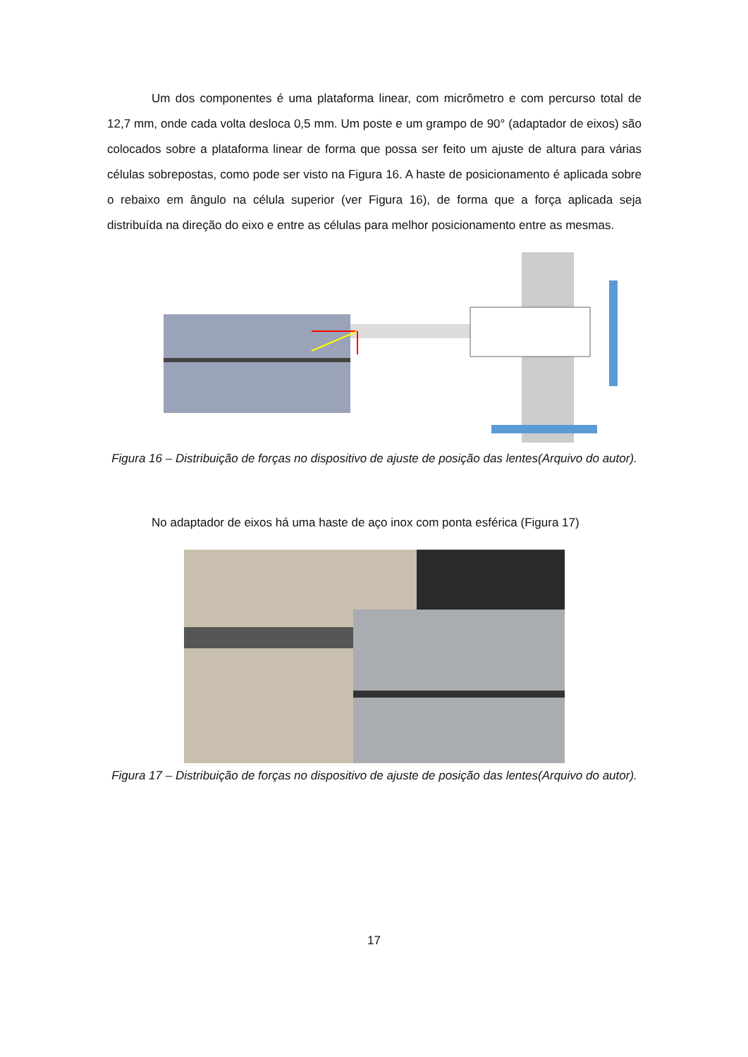Um dos componentes é uma plataforma linear, com micrômetro e com percurso total de 12,7 mm, onde cada volta desloca 0,5 mm. Um poste e um grampo de 90° (adaptador de eixos) são colocados sobre a plataforma linear de forma que possa ser feito um ajuste de altura para várias células sobrepostas, como pode ser visto na Figura 16. A haste de posicionamento é aplicada sobre o rebaixo em ângulo na célula superior (ver Figura 16), de forma que a força aplicada seja distribuída na direção do eixo e entre as células para melhor posicionamento entre as mesmas.
Figura 16 – Distribuição de forças no dispositivo de ajuste de posição das lentes(Arquivo do autor).
No adaptador de eixos há uma haste de aço inox com ponta esférica (Figura 17)
Figura 17 – Distribuição de forças no dispositivo de ajuste de posição das lentes(Arquivo do autor).
17